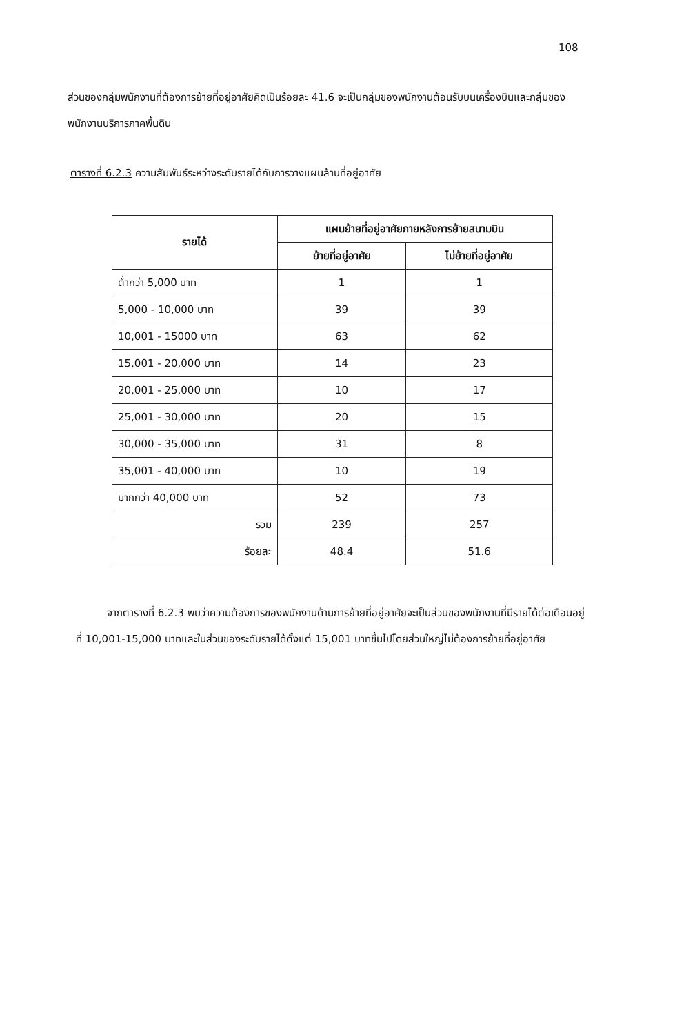108
ส่วนของกลุ่มพนักงานที่ต้องการย้ายที่อยู่อาศัยคิดเป็นร้อยละ 41.6 จะเป็นกลุ่มของพนักงานต้อนรับบนเครื่องบินและกลุ่มของพนักงานบริการภาคพื้นดิน
ตารางที่ 6.2.3 ความสัมพันธ์ระหว่างระดับรายได้กับการวางแผนล้านที่อยู่อาศัย
| รายได้ | แผนย้ายที่อยู่อาศัยภายหลังการย้ายสนามบิน | |
| --- | --- | --- |
| | ย้ายที่อยู่อาศัย | ไม่ย้ายที่อยู่อาศัย |
| ต่ำกว่า 5,000 บาท | 1 | 1 |
| 5,000 - 10,000 บาท | 39 | 39 |
| 10,001 - 15000 บาท | 63 | 62 |
| 15,001 - 20,000 บาท | 14 | 23 |
| 20,001 - 25,000 บาท | 10 | 17 |
| 25,001 - 30,000 บาท | 20 | 15 |
| 30,000 - 35,000 บาท | 31 | 8 |
| 35,001 - 40,000 บาท | 10 | 19 |
| มากกว่า 40,000 บาท | 52 | 73 |
| รวม | 239 | 257 |
| ร้อยละ | 48.4 | 51.6 |
   จากตารางที่ 6.2.3 พบว่าความต้องการของพนักงานด้านการย้ายที่อยู่อาศัยจะเป็นส่วนของพนักงานที่มีรายได้ต่อเดือนอยู่ที่ 10,001-15,000 บาทและในส่วนของระดับรายได้ตั้งแต่ 15,001 บาทขึ้นไปโดยส่วนใหญ่ไม่ต้องการย้ายที่อยู่อาศัย